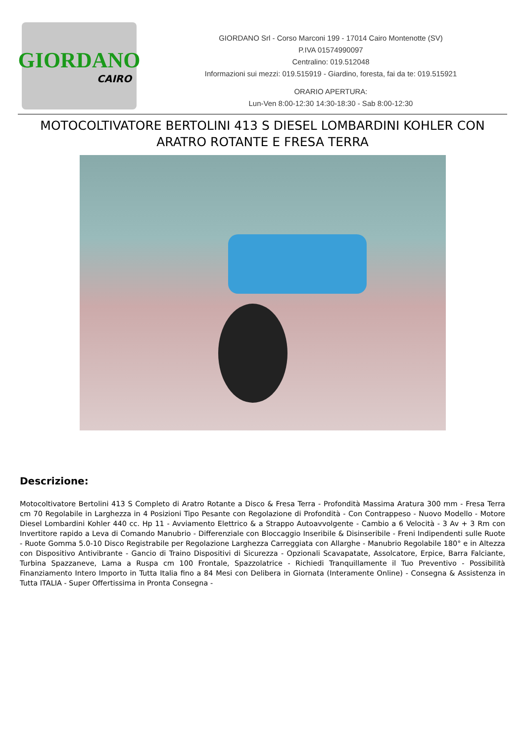GIORDANO
CAIRO
GIORDANO Srl - Corso Marconi 199 - 17014 Cairo Montenotte (SV)
P.IVA 01574990097
Centralino: 019.512048
Informazioni sui mezzi: 019.515919 - Giardino, foresta, fai da te: 019.515921
ORARIO APERTURA:
Lun-Ven 8:00-12:30 14:30-18:30 - Sab 8:00-12:30
MOTOCOLTIVATORE BERTOLINI 413 S DIESEL LOMBARDINI KOHLER CON ARATRO ROTANTE E FRESA TERRA
Descrizione:
Motocoltivatore Bertolini 413 S Completo di Aratro Rotante a Disco & Fresa Terra - Profondità Massima Aratura 300 mm - Fresa Terra cm 70 Regolabile in Larghezza in 4 Posizioni Tipo Pesante con Regolazione di Profondità - Con Contrappeso - Nuovo Modello - Motore Diesel Lombardini Kohler 440 cc. Hp 11 - Avviamento Elettrico & a Strappo Autoavvolgente - Cambio a 6 Velocità - 3 Av + 3 Rm con Invertitore rapido a Leva di Comando Manubrio - Differenziale con Bloccaggio Inseribile & Disinseribile - Freni Indipendenti sulle Ruote - Ruote Gomma 5.0-10 Disco Registrabile per Regolazione Larghezza Carreggiata con Allarghe - Manubrio Regolabile 180° e in Altezza con Dispositivo Antivibrante - Gancio di Traino Dispositivi di Sicurezza - Opzionali Scavapatate, Assolcatore, Erpice, Barra Falciante, Turbina Spazzaneve, Lama a Ruspa cm 100 Frontale, Spazzolatrice - Richiedi Tranquillamente il Tuo Preventivo - Possibilità Finanziamento Intero Importo in Tutta Italia fino a 84 Mesi con Delibera in Giornata (Interamente Online) - Consegna & Assistenza in Tutta ITALIA - Super Offertissima in Pronta Consegna -